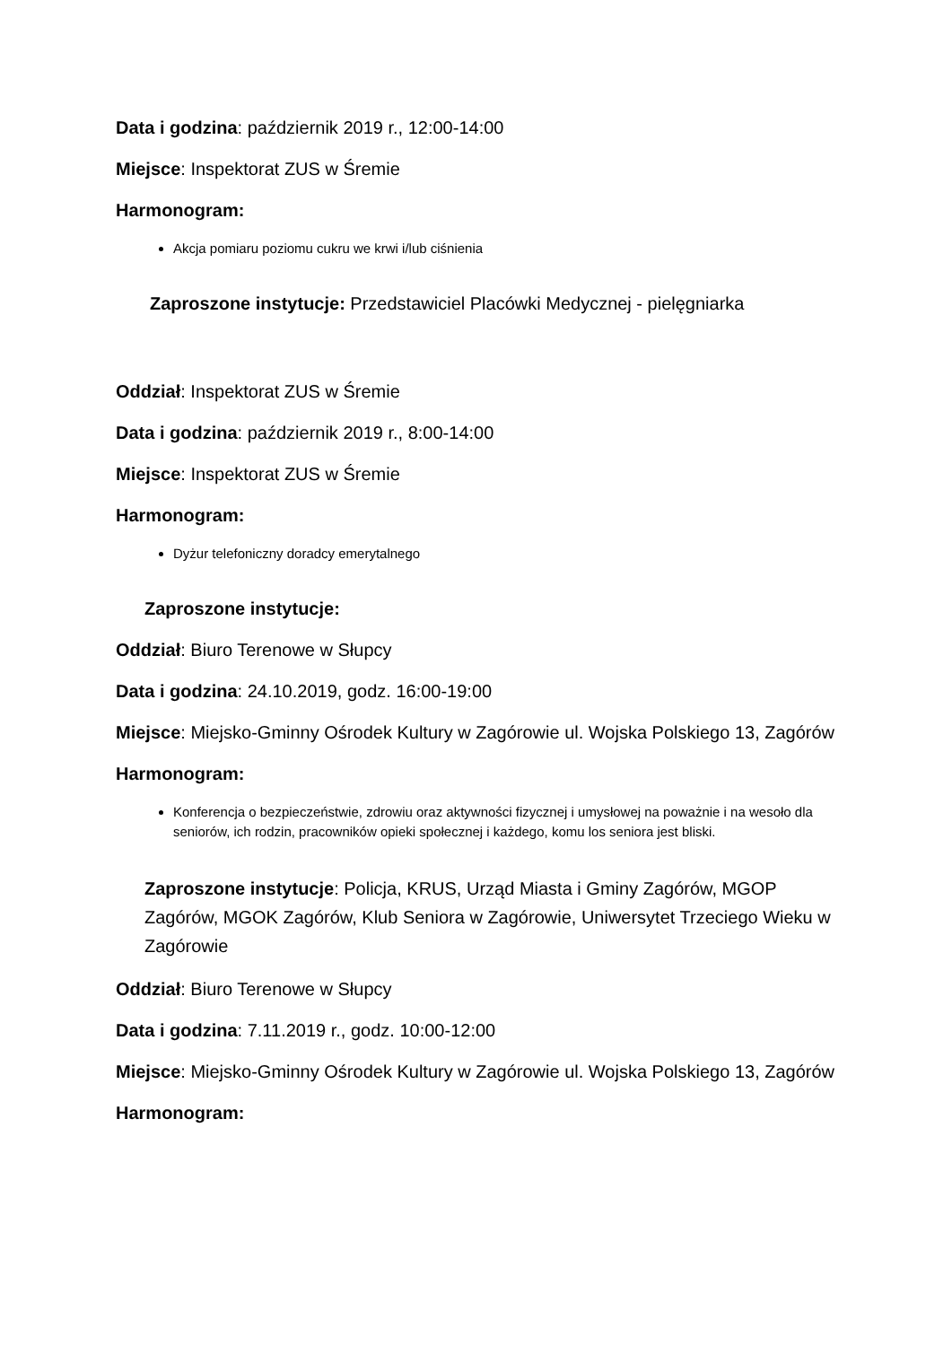Data i godzina: październik 2019 r., 12:00-14:00
Miejsce: Inspektorat ZUS w Śremie
Harmonogram:
Akcja pomiaru poziomu cukru we krwi i/lub ciśnienia
Zaproszone instytucje: Przedstawiciel Placówki Medycznej - pielęgniarka
Oddział: Inspektorat ZUS w Śremie
Data i godzina: październik 2019 r., 8:00-14:00
Miejsce: Inspektorat ZUS w Śremie
Harmonogram:
Dyżur telefoniczny doradcy emerytalnego
Zaproszone instytucje:
Oddział: Biuro Terenowe w Słupcy
Data i godzina: 24.10.2019, godz. 16:00-19:00
Miejsce: Miejsko-Gminny Ośrodek Kultury w Zagórowie ul. Wojska Polskiego 13, Zagórów
Harmonogram:
Konferencja o bezpieczeństwie, zdrowiu oraz aktywności fizycznej i umysłowej na poważnie i na wesoło dla seniorów, ich rodzin, pracowników opieki społecznej i każdego, komu los seniora jest bliski.
Zaproszone instytucje: Policja, KRUS, Urząd Miasta i Gminy Zagórów, MGOP Zagórów, MGOK Zagórów, Klub Seniora w Zagórowie, Uniwersytet Trzeciego Wieku w Zagórowie
Oddział: Biuro Terenowe w Słupcy
Data i godzina: 7.11.2019 r., godz. 10:00-12:00
Miejsce: Miejsko-Gminny Ośrodek Kultury w Zagórowie ul. Wojska Polskiego 13, Zagórów
Harmonogram: